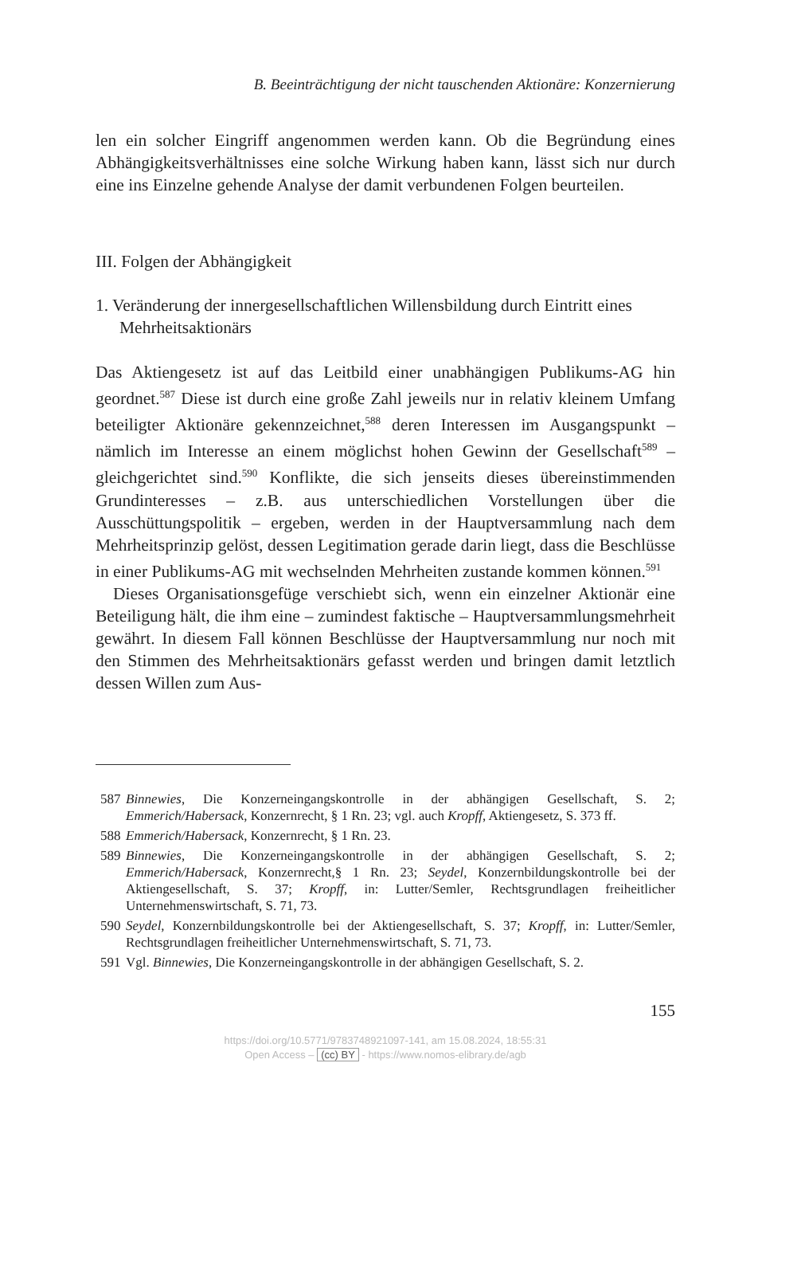B. Beeinträchtigung der nicht tauschenden Aktionäre: Konzernierung
len ein solcher Eingriff angenommen werden kann. Ob die Begründung eines Abhängigkeitsverhältnisses eine solche Wirkung haben kann, lässt sich nur durch eine ins Einzelne gehende Analyse der damit verbundenen Folgen beurteilen.
III. Folgen der Abhängigkeit
1. Veränderung der innergesellschaftlichen Willensbildung durch Eintritt eines Mehrheitsaktionärs
Das Aktiengesetz ist auf das Leitbild einer unabhängigen Publikums-AG hin geordnet.<sup>587</sup> Diese ist durch eine große Zahl jeweils nur in relativ kleinem Umfang beteiligter Aktionäre gekennzeichnet,<sup>588</sup> deren Interessen im Ausgangspunkt – nämlich im Interesse an einem möglichst hohen Gewinn der Gesellschaft<sup>589</sup> – gleichgerichtet sind.<sup>590</sup> Konflikte, die sich jenseits dieses übereinstimmenden Grundinteresses – z.B. aus unterschiedlichen Vorstellungen über die Ausschüttungspolitik – ergeben, werden in der Hauptversammlung nach dem Mehrheitsprinzip gelöst, dessen Legitimation gerade darin liegt, dass die Beschlüsse in einer Publikums-AG mit wechselnden Mehrheiten zustande kommen können.<sup>591</sup>
Dieses Organisationsgefüge verschiebt sich, wenn ein einzelner Aktionär eine Beteiligung hält, die ihm eine – zumindest faktische – Hauptversammlungsmehrheit gewährt. In diesem Fall können Beschlüsse der Hauptversammlung nur noch mit den Stimmen des Mehrheitsaktionärs gefasst werden und bringen damit letztlich dessen Willen zum Aus-
587 Binnewies, Die Konzerneingangskontrolle in der abhängigen Gesellschaft, S. 2; Emmerich/Habersack, Konzernrecht, § 1 Rn. 23; vgl. auch Kropff, Aktiengesetz, S. 373 ff.
588 Emmerich/Habersack, Konzernrecht, § 1 Rn. 23.
589 Binnewies, Die Konzerneingangskontrolle in der abhängigen Gesellschaft, S. 2; Emmerich/Habersack, Konzernrecht,§ 1 Rn. 23; Seydel, Konzernbildungskontrolle bei der Aktiengesellschaft, S. 37; Kropff, in: Lutter/Semler, Rechtsgrundlagen freiheitlicher Unternehmenswirtschaft, S. 71, 73.
590 Seydel, Konzernbildungskontrolle bei der Aktiengesellschaft, S. 37; Kropff, in: Lutter/Semler, Rechtsgrundlagen freiheitlicher Unternehmenswirtschaft, S. 71, 73.
591 Vgl. Binnewies, Die Konzerneingangskontrolle in der abhängigen Gesellschaft, S. 2.
155
https://doi.org/10.5771/9783748921097-141, am 15.08.2024, 18:55:31
Open Access – (cc) BY - https://www.nomos-elibrary.de/agb